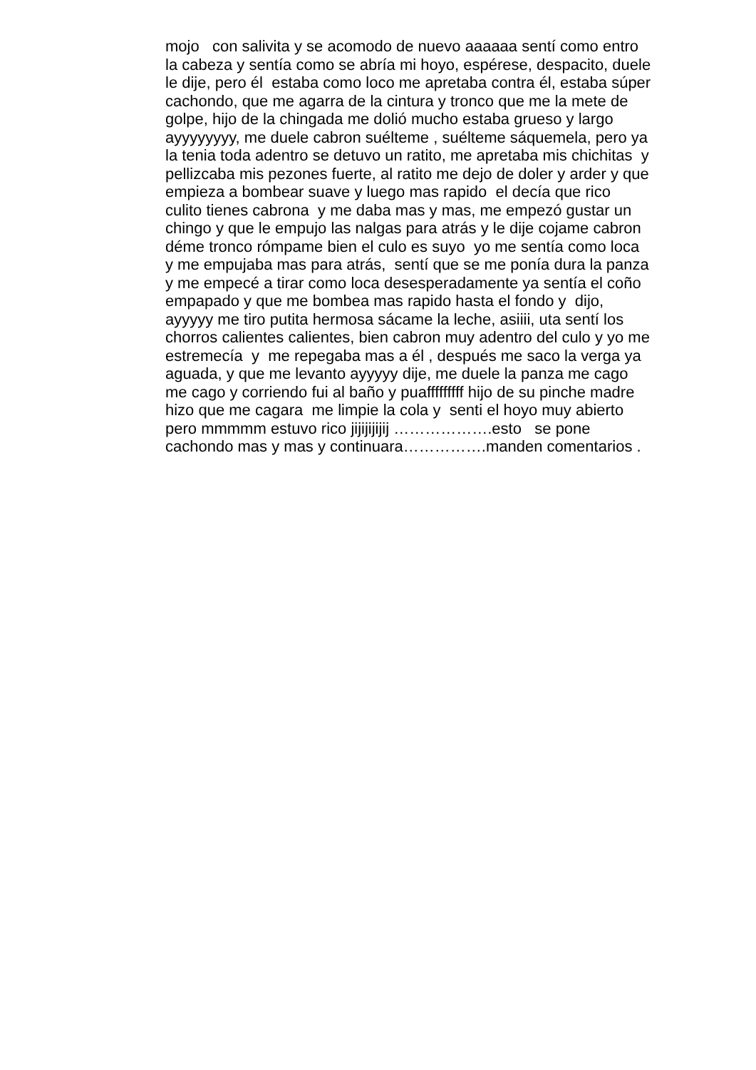mojo con salivita y se acomodo de nuevo aaaaaa sentí como entro
la cabeza y sentía como se abría mi hoyo, espérese, despacito, duele
le dije, pero él estaba como loco me apretaba contra él, estaba súper
cachondo, que me agarra de la cintura y tronco que me la mete de
golpe, hijo de la chingada me dolió mucho estaba grueso y largo
ayyyyyyyy, me duele cabron suélteme , suélteme sáquemela, pero ya
la tenia toda adentro se detuvo un ratito, me apretaba mis chichitas y
pellizcaba mis pezones fuerte, al ratito me dejo de doler y arder y que
empieza a bombear suave y luego mas rapido el decía que rico
culito tienes cabrona y me daba mas y mas, me empezó gustar un
chingo y que le empujo las nalgas para atrás y le dije cojame cabron
déme tronco rómpame bien el culo es suyo yo me sentía como loca
y me empujaba mas para atrás, sentí que se me ponía dura la panza
y me empecé a tirar como loca desesperadamente ya sentía el coño
empapado y que me bombea mas rapido hasta el fondo y dijo,
ayyyyy me tiro putita hermosa sácame la leche, asiiii, uta sentí los
chorros calientes calientes, bien cabron muy adentro del culo y yo me
estremecía y me repegaba mas a él , después me saco la verga ya
aguada, y que me levanto ayyyyy dije, me duele la panza me cago
me cago y corriendo fui al baño y puafffffffff hijo de su pinche madre
hizo que me cagara me limpie la cola y senti el hoyo muy abierto
pero mmmmm estuvo rico jijijijijij ……………….esto se pone
cachondo mas y mas y continuara…………….manden comentarios .